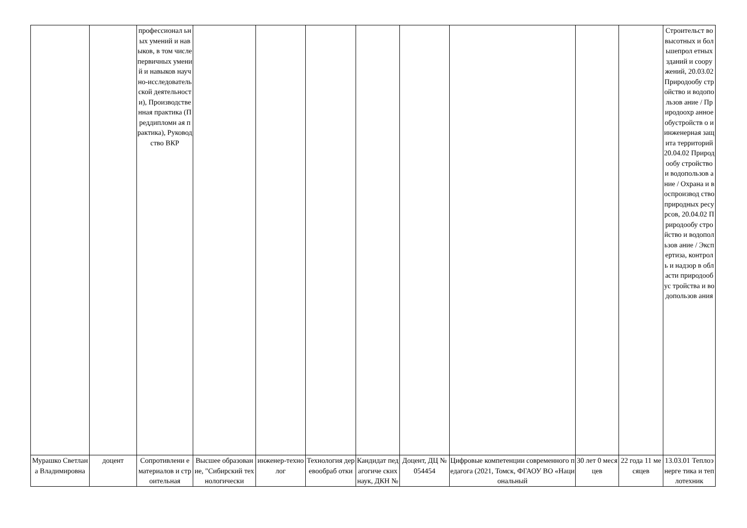| | | профессионал ьных умений и навыков, в том числе первичных умений и навыков научно-исследователь ской деятельности), Производстве нная практика (Преддипломн ая практика), Руководство ВКР | | | | | | | | | Строительст во высотных и большепрол етных зданий и сооружений, 20.03.02 Природообу стройство и водопользов ание / Природоохр анное обустройств о и инженерная защита территорий 20.04.02 Природообу стройство и водопользов ание / Охрана и воспроизвод ство природных ресурсов, 20.04.02 Природообу стройство и водопользов ание / Экспертиза, контроль и надзор в области природообус тройства и водопользов ания |
| Мурашко Светлана Владимировна | доцент | Сопротивлени е материалов и строительная | Высшее образование, "Сибирский технологически | инженер-технолог | Технология деревообраб отки | Кандидат педагогиче ских наук, ДКН № | Доцент, ДЦ № 054454 | Цифровые компетенции современного педагога (2021, Томск, ФГАОУ ВО «Национальный | 30 лет 0 месяцев | 22 года 11 месяцев | 13.03.01 Теплоэнерге тика и теплотехник |